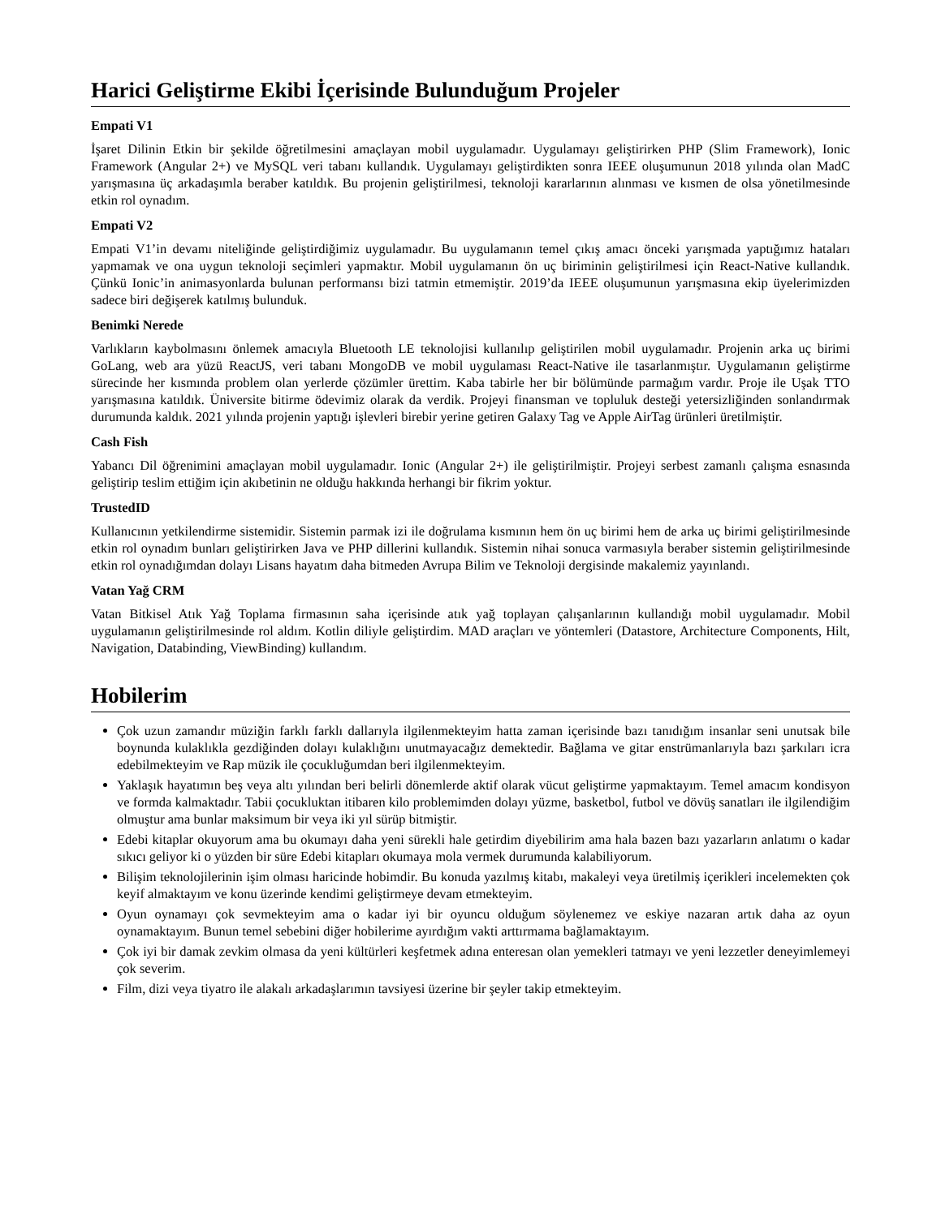Harici Geliştirme Ekibi İçerisinde Bulunduğum Projeler
Empati V1
İşaret Dilinin Etkin bir şekilde öğretilmesini amaçlayan mobil uygulamadır. Uygulamayı geliştirirken PHP (Slim Framework), Ionic Framework (Angular 2+) ve MySQL veri tabanı kullandık. Uygulamayı geliştirdikten sonra IEEE oluşumunun 2018 yılında olan MadC yarışmasına üç arkadaşımla beraber katıldık. Bu projenin geliştirilmesi, teknoloji kararlarının alınması ve kısmen de olsa yönetilmesinde etkin rol oynadım.
Empati V2
Empati V1’in devamı niteliğinde geliştirdiğimiz uygulamadır. Bu uygulamanın temel çıkış amacı önceki yarışmada yaptığımız hataları yapmamak ve ona uygun teknoloji seçimleri yapmaktır. Mobil uygulamanın ön uç biriminin geliştirilmesi için React-Native kullandık. Çünkü Ionic’in animasyonlarda bulunan performansı bizi tatmin etmemiştir. 2019’da IEEE oluşumunun yarışmasına ekip üyelerimizden sadece biri değişerek katılmış bulunduk.
Benimki Nerede
Varlıkların kaybolmasını önlemek amacıyla Bluetooth LE teknolojisi kullanılıp geliştirilen mobil uygulamadır. Projenin arka uç birimi GoLang, web ara yüzü ReactJS, veri tabanı MongoDB ve mobil uygulaması React-Native ile tasarlanmıştır. Uygulamanın geliştirme sürecinde her kısmında problem olan yerlerde çözümler ürettim. Kaba tabirle her bir bölümünde parmağım vardır. Proje ile Uşak TTO yarışmasına katıldık. Üniversite bitirme ödevimiz olarak da verdik. Projeyi finansman ve topluluk desteği yetersizliğinden sonlandırmak durumunda kaldık. 2021 yılında projenin yaptığı işlevleri birebir yerine getiren Galaxy Tag ve Apple AirTag ürünleri üretilmiştir.
Cash Fish
Yabancı Dil öğrenimini amaçlayan mobil uygulamadır. Ionic (Angular 2+) ile geliştirilmiştir. Projeyi serbest zamanlı çalışma esnasında geliştirip teslim ettiğim için akıbetinin ne olduğu hakkında herhangi bir fikrim yoktur.
TrustedID
Kullanıcının yetkilendirme sistemidir. Sistemin parmak izi ile doğrulama kısmının hem ön uç birimi hem de arka uç birimi geliştirilmesinde etkin rol oynadım bunları geliştirirken Java ve PHP dillerini kullandık. Sistemin nihai sonuca varmasıyla beraber sistemin geliştirilmesinde etkin rol oynadığımdan dolayı Lisans hayatım daha bitmeden Avrupa Bilim ve Teknoloji dergisinde makalemiz yayınlandı.
Vatan Yağ CRM
Vatan Bitkisel Atık Yağ Toplama firmasının saha içerisinde atık yağ toplayan çalışanlarının kullandığı mobil uygulamadır. Mobil uygulamanın geliştirilmesinde rol aldım. Kotlin diliyle geliştirdim. MAD araçları ve yöntemleri (Datastore, Architecture Components, Hilt, Navigation, Databinding, ViewBinding) kullandım.
Hobilerim
Çok uzun zamandır müziğin farklı farklı dallarıyla ilgilenmekteyim hatta zaman içerisinde bazı tanıdığım insanlar seni unutsak bile boynunda kulaklıkla gezdiğinden dolayı kulaklığını unutmayacağız demektedir. Bağlama ve gitar enstrümanlarıyla bazı şarkıları icra edebilmekteyim ve Rap müzik ile çocukluğumdan beri ilgilenmekteyim.
Yaklaşık hayatımın beş veya altı yılından beri belirli dönemlerde aktif olarak vücut geliştirme yapmaktayım. Temel amacım kondisyon ve formda kalmaktadır. Tabii çocukluktan itibaren kilo problemimden dolayı yüzme, basketbol, futbol ve dövüş sanatları ile ilgilendiğim olmuştur ama bunlar maksimum bir veya iki yıl sürüp bitmiştir.
Edebi kitaplar okuyorum ama bu okumayı daha yeni sürekli hale getirdim diyebilirim ama hala bazen bazı yazarların anlatımı o kadar sıkıcı geliyor ki o yüzden bir süre Edebi kitapları okumaya mola vermek durumunda kalabiliyorum.
Bilişim teknolojilerinin işim olması haricinde hobimdir. Bu konuda yazılmış kitabı, makaleyi veya üretilmiş içerikleri incelemekten çok keyif almaktayım ve konu üzerinde kendimi geliştirmeye devam etmekteyim.
Oyun oynamayı çok sevmekteyim ama o kadar iyi bir oyuncu olduğum söylenemez ve eskiye nazaran artık daha az oyun oynamaktayım. Bunun temel sebebini diğer hobilerime ayırdığım vakti arttırmama bağlamaktayım.
Çok iyi bir damak zevkim olmasa da yeni kültürleri keşfetmek adına enteresan olan yemekleri tatmayı ve yeni lezzetler deneyimlemeyi çok severim.
Film, dizi veya tiyatro ile alakalı arkadaşlarımın tavsiyesi üzerine bir şeyler takip etmekteyim.